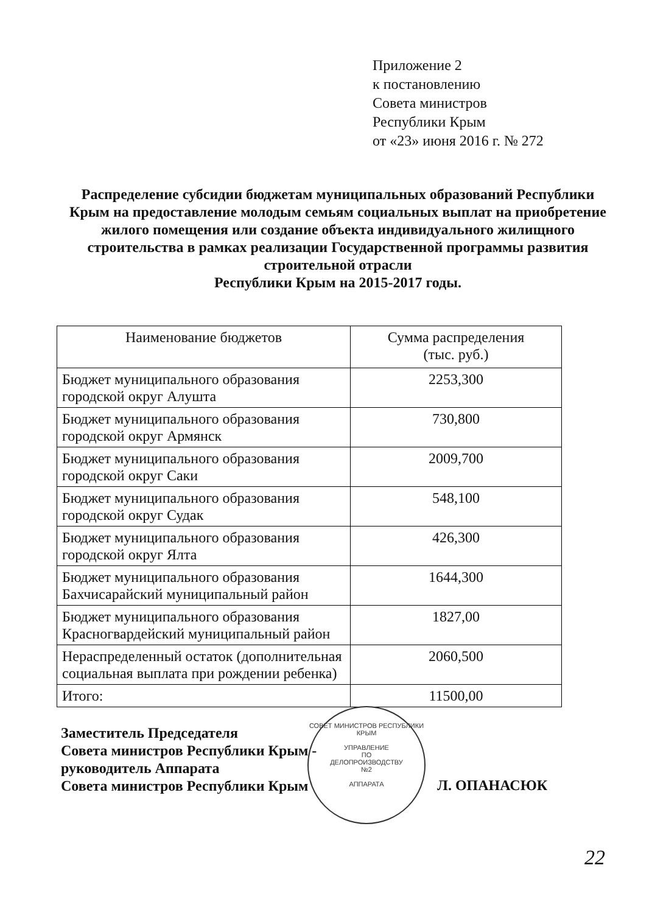Приложение 2
к постановлению
Совета министров
Республики Крым
от «23» июня 2016 г. № 272
Распределение субсидии бюджетам муниципальных образований Республики Крым на предоставление молодым семьям социальных выплат на приобретение жилого помещения или создание объекта индивидуального жилищного строительства в рамках реализации Государственной программы развития строительной отрасли
Республики Крым на 2015-2017 годы.
| Наименование бюджетов | Сумма распределения (тыс. руб.) |
| --- | --- |
| Бюджет муниципального образования городской округ Алушта | 2253,300 |
| Бюджет муниципального образования городской округ Армянск | 730,800 |
| Бюджет муниципального образования городской округ Саки | 2009,700 |
| Бюджет муниципального образования городской округ Судак | 548,100 |
| Бюджет муниципального образования городской округ Ялта | 426,300 |
| Бюджет муниципального образования Бахчисарайский муниципальный район | 1644,300 |
| Бюджет муниципального образования Красногвардейский муниципальный район | 1827,00 |
| Нераспределенный остаток (дополнительная социальная выплата при рождении ребенка) | 2060,500 |
| Итого: | 11500,00 |
СОВЕТ МИНИСТРОВ РЕСПУБЛИКИ КРЫМ
УПРАВЛЕНИЕ
ПО
ДЕЛОПРОИЗВОДСТВУ
№2
АППАРАТА
Заместитель Председателя
Совета министров Республики Крым -
руководитель Аппарата
Совета министров Республики Крым
Л. ОПАНАСЮК
22